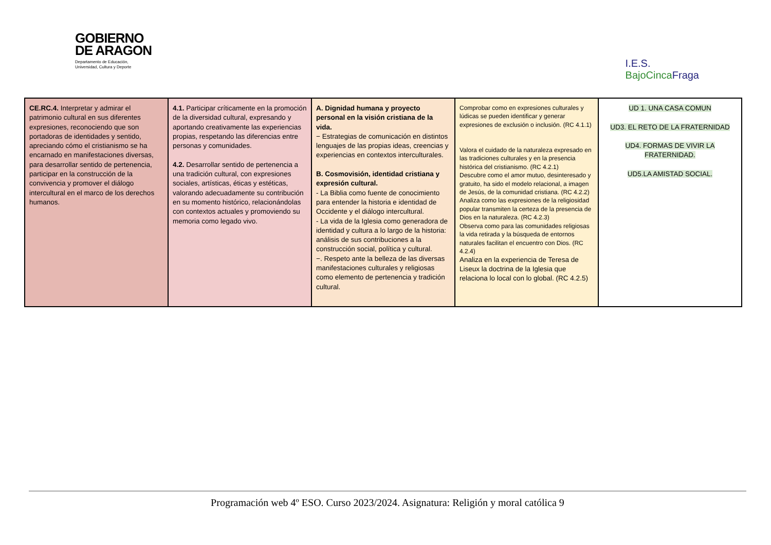GOBIERNO
DE ARAGON
Departamento de Educación,
Universidad, Cultura y Deporte
I.E.S.
BajoCincaFraga
| CE.RC.4. Interpretar y admirar el patrimonio cultural en sus diferentes expresiones, reconociendo que son portadoras de identidades y sentido, apreciando cómo el cristianismo se ha encarnado en manifestaciones diversas, para desarrollar sentido de pertenencia, participar en la construcción de la convivencia y promover el diálogo intercultural en el marco de los derechos humanos. | 4.1. Participar críticamente en la promoción de la diversidad cultural, expresando y aportando creativamente las experiencias propias, respetando las diferencias entre personas y comunidades. 4.2. Desarrollar sentido de pertenencia a una tradición cultural, con expresiones sociales, artísticas, éticas y estéticas, valorando adecuadamente su contribución en su momento histórico, relacionándolas con contextos actuales y promoviendo su memoria como legado vivo. | A. Dignidad humana y proyecto personal en la visión cristiana de la vida. − Estrategias de comunicación en distintos lenguajes de las propias ideas, creencias y experiencias en contextos interculturales. B. Cosmovisión, identidad cristiana y expresión cultural. - La Biblia como fuente de conocimiento para entender la historia e identidad de Occidente y el diálogo intercultural. - La vida de la Iglesia como generadora de identidad y cultura a lo largo de la historia: análisis de sus contribuciones a la construcción social, política y cultural. −. Respeto ante la belleza de las diversas manifestaciones culturales y religiosas como elemento de pertenencia y tradición cultural. | Comprobar como en expresiones culturales y lúdicas se pueden identificar y generar expresiones de exclusión o inclusión. (RC 4.1.1) Valora el cuidado de la naturaleza expresado en las tradiciones culturales y en la presencia histórica del cristianismo. (RC 4.2.1) Descubre como el amor mutuo, desinteresado y gratuito, ha sido el modelo relacional, a imagen de Jesús, de la comunidad cristiana. (RC 4.2.2) Analiza como las expresiones de la religiosidad popular transmiten la certeza de la presencia de Dios en la naturaleza. (RC 4.2.3) Observa como para las comunidades religiosas la vida retirada y la búsqueda de entornos naturales facilitan el encuentro con Dios. (RC 4.2.4) Analiza en la experiencia de Teresa de Liseux la doctrina de la Iglesia que relaciona lo local con lo global. (RC 4.2.5) | UD 1. UNA CASA COMUN UD3. EL RETO DE LA FRATERNIDAD UD4. FORMAS DE VIVIR LA FRATERNIDAD. UD5.LA AMISTAD SOCIAL. |
Programación web 4º ESO. Curso 2023/2024. Asignatura: Religión y moral católica 9